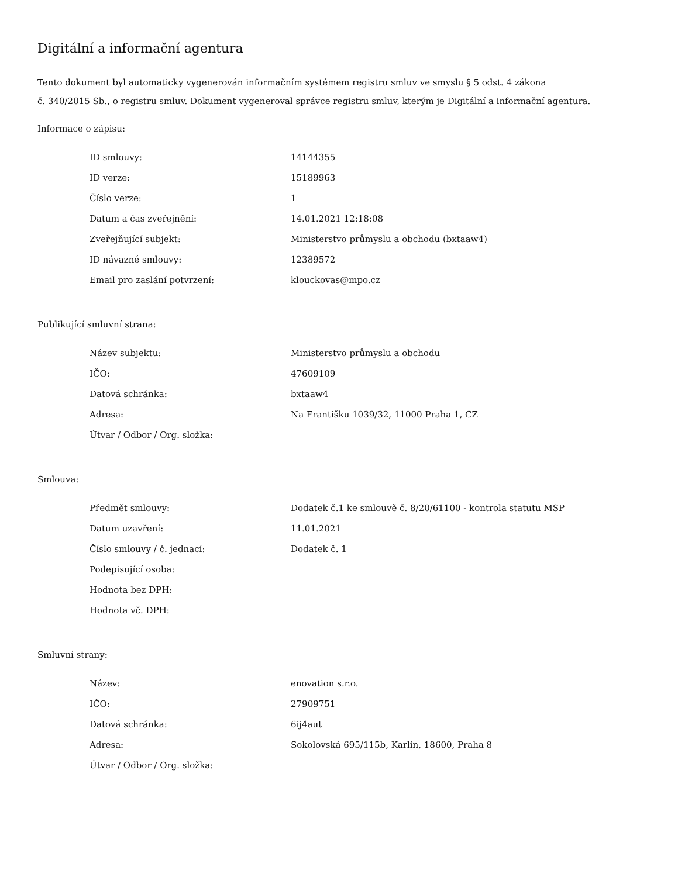Digitální a informační agentura
Tento dokument byl automaticky vygenerován informačním systémem registru smluv ve smyslu § 5 odst. 4 zákona
č. 340/2015 Sb., o registru smluv. Dokument vygeneroval správce registru smluv, kterým je Digitální a informační agentura.
Informace o zápisu:
| ID smlouvy: | 14144355 |
| ID verze: | 15189963 |
| Číslo verze: | 1 |
| Datum a čas zveřejnění: | 14.01.2021 12:18:08 |
| Zveřejňující subjekt: | Ministerstvo průmyslu a obchodu (bxtaaw4) |
| ID návazné smlouvy: | 12389572 |
| Email pro zaslání potvrzení: | klouckovas@mpo.cz |
Publikující smluvní strana:
| Název subjektu: | Ministerstvo průmyslu a obchodu |
| IČO: | 47609109 |
| Datová schránka: | bxtaaw4 |
| Adresa: | Na Františku 1039/32, 11000 Praha 1, CZ |
| Útvar / Odbor / Org. složka: | |
Smlouva:
| Předmět smlouvy: | Dodatek č.1 ke smlouvě č. 8/20/61100 - kontrola statutu MSP |
| Datum uzavření: | 11.01.2021 |
| Číslo smlouvy / č. jednací: | Dodatek č. 1 |
| Podepisující osoba: | |
| Hodnota bez DPH: | |
| Hodnota vč. DPH: | |
Smluvní strany:
| Název: | enovation s.r.o. |
| IČO: | 27909751 |
| Datová schránka: | 6ij4aut |
| Adresa: | Sokolovská 695/115b, Karlín, 18600, Praha 8 |
| Útvar / Odbor / Org. složka: | |